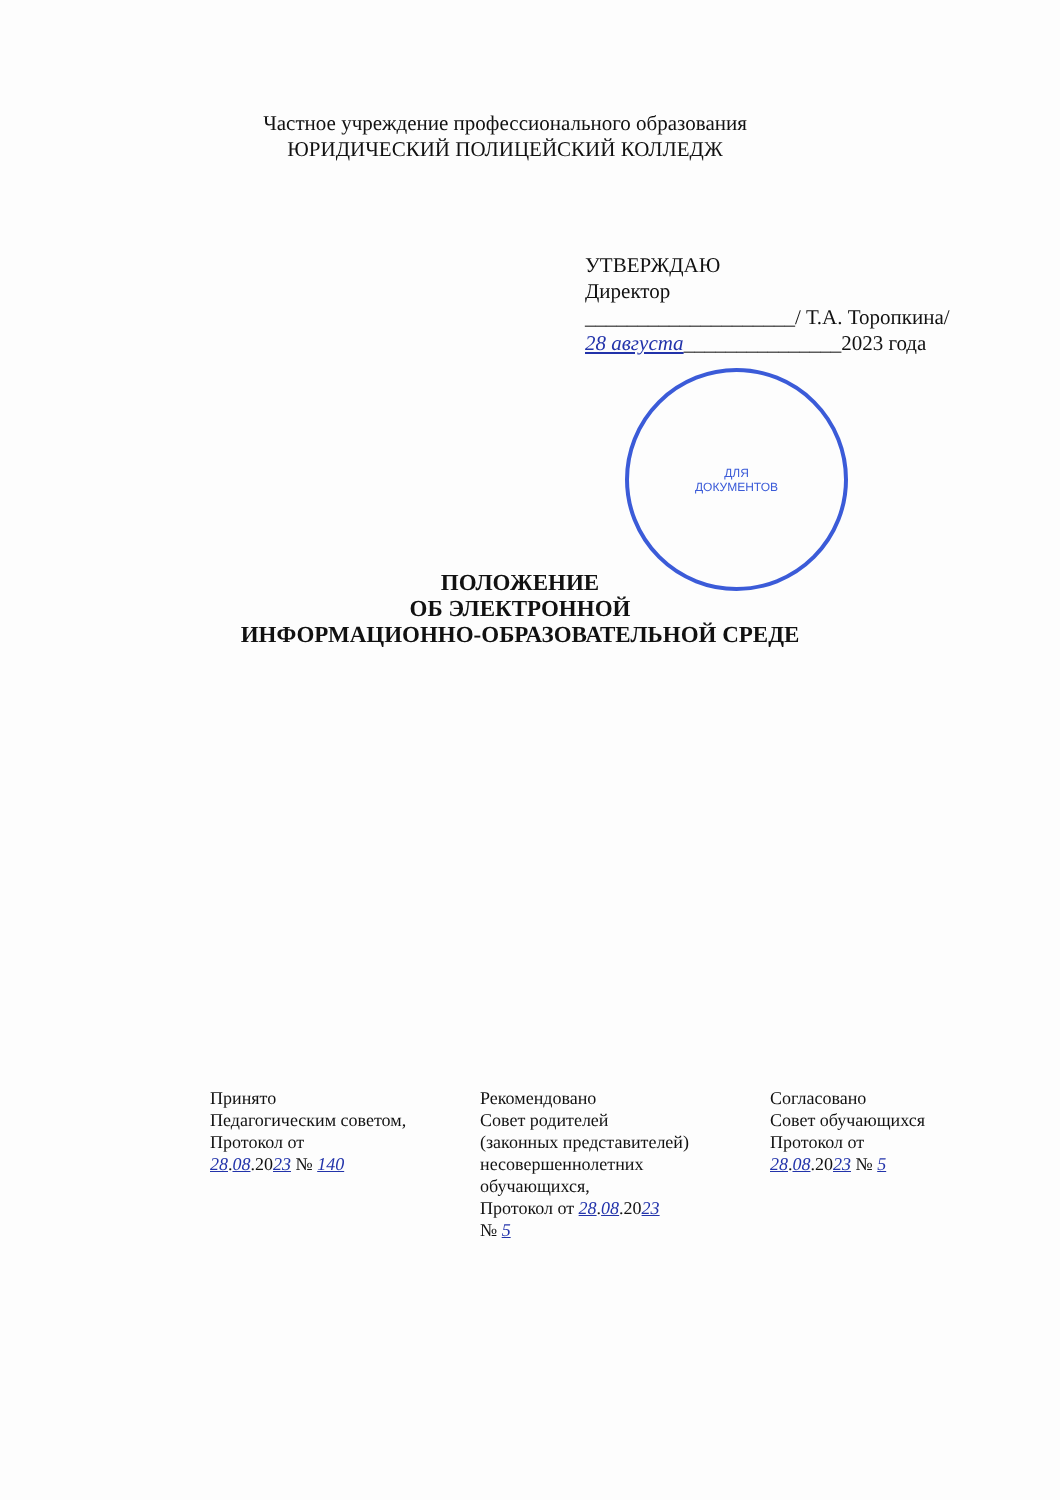Частное учреждение профессионального образования
ЮРИДИЧЕСКИЙ ПОЛИЦЕЙСКИЙ КОЛЛЕДЖ
УТВЕРЖДАЮ
Директор
____________________/ Т.А. Торопкина/
28 августа_______________2023 года
ДЛЯ
ДОКУМЕНТОВ
ПОЛОЖЕНИЕ
ОБ ЭЛЕКТРОННОЙ
ИНФОРМАЦИОННО-ОБРАЗОВАТЕЛЬНОЙ СРЕДЕ
Принято
Педагогическим советом,
Протокол от
28.08.2023 № 140
Рекомендовано
Совет родителей
(законных представителей)
несовершеннолетних
обучающихся,
Протокол от 28.08.2023
№ 5
Согласовано
Совет обучающихся
Протокол от
28.08.2023 № 5